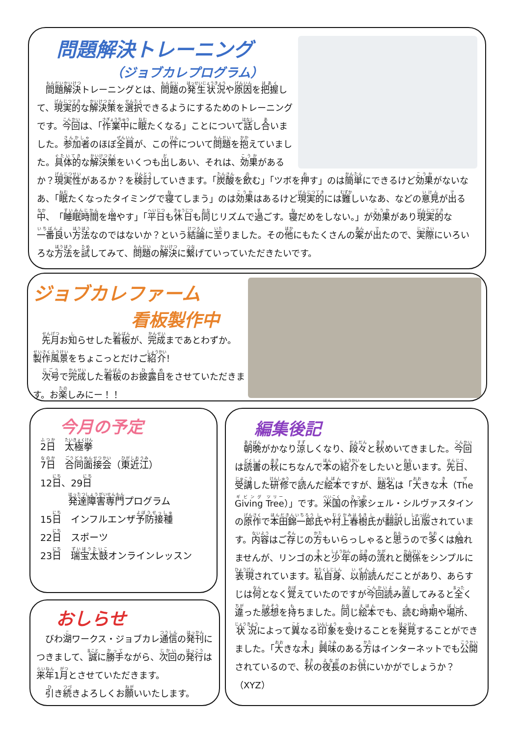問題解決トレーニング
（ジョブカレプログラム）
　問題解決トレーニングとは、問題の発生状況や原因を把握して、現実的な解決策を選択できるようにするためのトレーニングです。今回は、「作業中に眠たくなる」ことについて話し合いました。参加者のほぼ全員が、この件について問題を抱えていました。具体的な解決策をいくつも出しあい、それは、効果があるか？現実性があるか？を検討していきます。「炭酸を飲む」「ツボを押す」のは簡単にできるけど効果がないなあ、「眠たくなったタイミングで寝てしまう」のは効果はあるけど現実的には難しいなあ、などの意見が出る中、「睡眠時間を増やす」「平日も休日も同じリズムで過ごす。寝だめをしない。」が効果があり現実的な一番良い方法なのではないか？という結論に至りました。その他にもたくさんの案が出たので、実際にいろいろな方法を試してみて、問題の解決に繋げていっていただきたいです。
ジョブカレファーム
看板製作中
　先月お知らせした看板が、完成まであとわずか。製作風景をちょこっとだけご紹介！
　次号で完成した看板のお披露目をさせていただきます。お楽しみにー！！
今月の予定
2日　太極拳
7日　合同面接会（東近江）
12日、29日
　　　発達障害専門プログラム
15日　インフルエンザ予防接種
22日　スポーツ
23日　瑞宝太鼓オンラインレッスン
おしらせ
　びわ湖ワークス・ジョブカレ通信の発刊につきまして、誠に勝手ながら、次回の発行は来年1月とさせていただきます。
　引き続きよろしくお願いいたします。
編集後記
　朝晩がかなり涼しくなり、段々と秋めいてきました。今回は読書の秋にちなんで本の紹介をしたいと思います。先日、受講した研修で読んだ絵本ですが、題名は「大きな木（The Giving Tree）」です。米国の作家シェル・シルヴァスタインの原作で本田錦一郎氏や村上春樹氏が翻訳し出版されています。内容はご存じの方もいらっしゃると思うので多くは触れませんが、リンゴの木と少年の時の流れと関係をシンプルに表現されています。私自身、以前読んだことがあり、あらすじは何となく覚えていたのですが今回読み直してみると全く違った感想を持ちました。同じ絵本でも、読む時期や場所、状況によって異なる印象を受けることを発見することができました。「大きな木」興味のある方はインターネットでも公開されているので、秋の夜長のお供にいかがでしょうか？（XYZ）